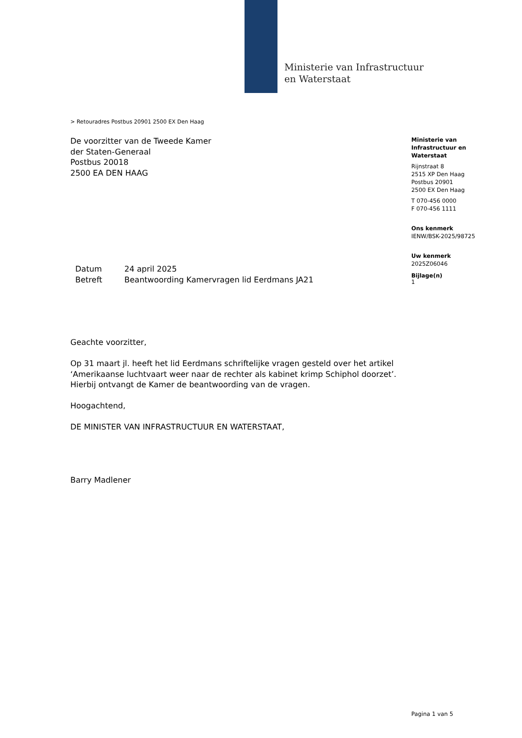Ministerie van Infrastructuur
en Waterstaat
> Retouradres Postbus 20901 2500 EX Den Haag
De voorzitter van de Tweede Kamer
der Staten-Generaal
Postbus 20018
2500 EA DEN HAAG
Ministerie van
Infrastructuur en
Waterstaat
Rijnstraat 8
2515 XP Den Haag
Postbus 20901
2500 EX Den Haag
T 070-456 0000
F 070-456 1111
Ons kenmerk
IENW/BSK-2025/98725
Uw kenmerk
2025Z06046
Bijlage(n)
1
| Datum | 24 april 2025 |
| Betreft | Beantwoording Kamervragen lid Eerdmans JA21 |
Geachte voorzitter,
Op 31 maart jl. heeft het lid Eerdmans schriftelijke vragen gesteld over het artikel ‘Amerikaanse luchtvaart weer naar de rechter als kabinet krimp Schiphol doorzet’. Hierbij ontvangt de Kamer de beantwoording van de vragen.
Hoogachtend,
DE MINISTER VAN INFRASTRUCTUUR EN WATERSTAAT,
Barry Madlener
Pagina 1 van 5